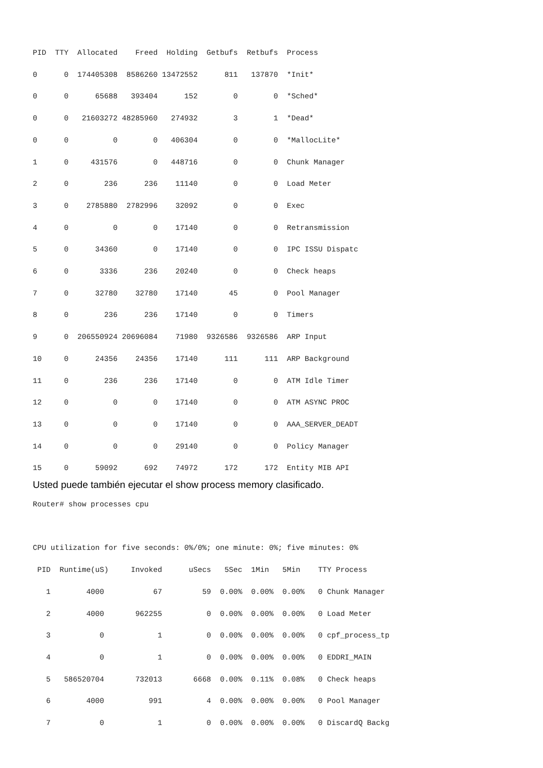PID  TTY  Allocated    Freed  Holding  Getbufs  Retbufs  Process
0      0  174405308  8586260 13472552      811   137870  *Init*
0      0      65688   393404      152        0        0  *Sched*
0      0   21603272 48285960   274932        3        1  *Dead*
0      0          0        0   406304        0        0  *MallocLite*
1      0     431576        0   448716        0        0  Chunk Manager
2      0        236      236    11140        0        0  Load Meter
3      0    2785880  2782996    32092        0        0  Exec
4      0          0        0    17140        0        0  Retransmission
5      0      34360        0    17140        0        0  IPC ISSU Dispatc
6      0       3336      236    20240        0        0  Check heaps
7      0      32780    32780    17140       45        0  Pool Manager
8      0        236      236    17140        0        0  Timers
9      0  206550924 20696084    71980  9326586  9326586  ARP Input
10     0      24356    24356    17140      111      111  ARP Background
11     0        236      236    17140        0        0  ATM Idle Timer
12     0          0        0    17140        0        0  ATM ASYNC PROC
13     0          0        0    17140        0        0  AAA_SERVER_DEADT
14     0          0        0    29140        0        0  Policy Manager
15     0      59092      692    74972      172      172  Entity MIB API
Usted puede también ejecutar el show process memory clasificado.
Router# show processes cpu

CPU utilization for five seconds: 0%/0%; one minute: 0%; five minutes: 0%
 PID  Runtime(uS)     Invoked      uSecs   5Sec  1Min   5Min    TTY Process
   1        4000           67         59  0.00%  0.00%  0.00%   0 Chunk Manager
   2        4000       962255          0  0.00%  0.00%  0.00%   0 Load Meter
   3           0            1          0  0.00%  0.00%  0.00%   0 cpf_process_tp
   4           0            1          0  0.00%  0.00%  0.00%   0 EDDRI_MAIN
   5   586520704       732013       6668  0.00%  0.11%  0.08%   0 Check heaps
   6        4000          991          4  0.00%  0.00%  0.00%   0 Pool Manager
   7           0            1          0  0.00%  0.00%  0.00%   0 DiscardQ Backg